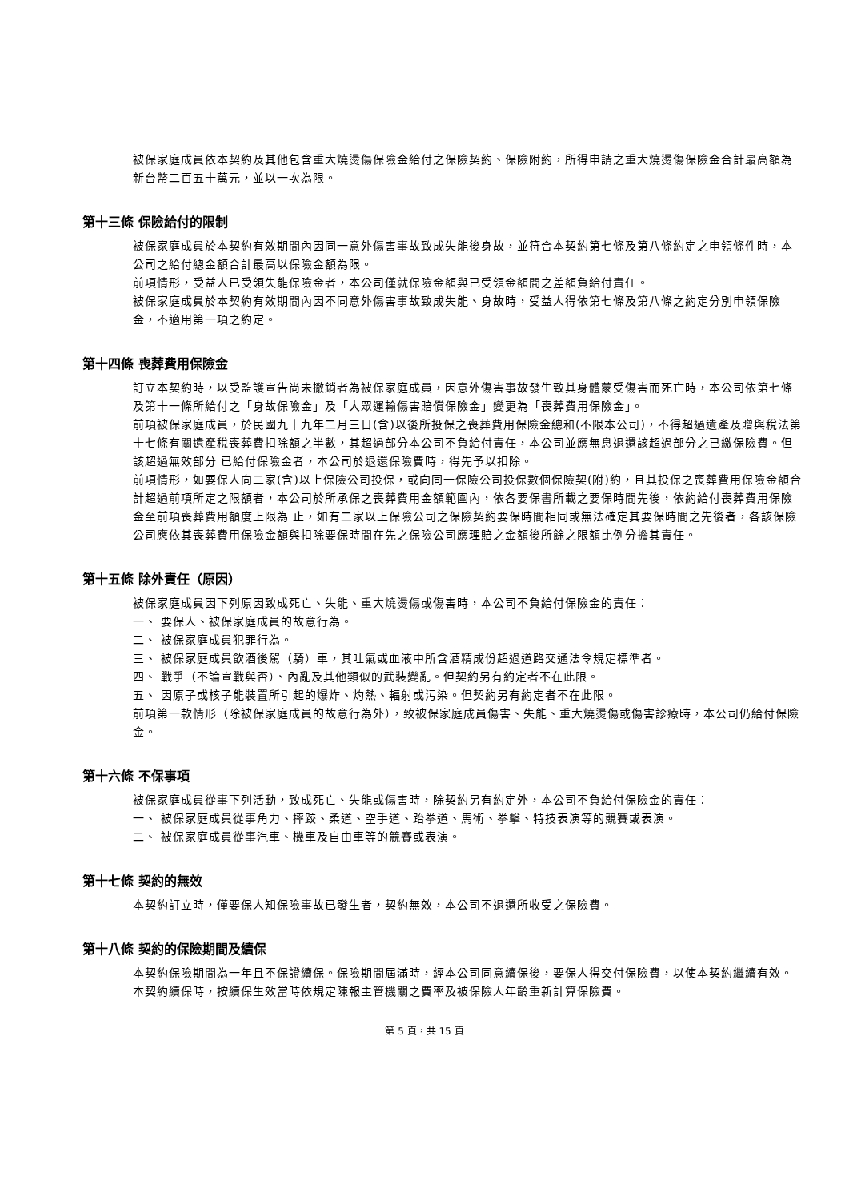被保家庭成員依本契約及其他包含重大燒燙傷保險金給付之保險契約、保險附約，所得申請之重大燒燙傷保險金合計最高額為新台幣二百五十萬元，並以一次為限。
第十三條 保險給付的限制
被保家庭成員於本契約有效期間內因同一意外傷害事故致成失能後身故，並符合本契約第七條及第八條約定之申領條件時，本公司之給付總金額合計最高以保險金額為限。
前項情形，受益人已受領失能保險金者，本公司僅就保險金額與已受領金額間之差額負給付責任。
被保家庭成員於本契約有效期間內因不同意外傷害事故致成失能、身故時，受益人得依第七條及第八條之約定分別申領保險金，不適用第一項之約定。
第十四條 喪葬費用保險金
訂立本契約時，以受監護宣告尚未撤銷者為被保家庭成員，因意外傷害事故發生致其身體蒙受傷害而死亡時，本公司依第七條及第十一條所給付之「身故保險金」及「大眾運輸傷害賠償保險金」變更為「喪葬費用保險金」。
前項被保家庭成員，於民國九十九年二月三日(含)以後所投保之喪葬費用保險金總和(不限本公司)，不得超過遺產及贈與稅法第十七條有關遺產稅喪葬費扣除額之半數，其超過部分本公司不負給付責任，本公司並應無息退還該超過部分之已繳保險費。但該超過無效部分 已給付保險金者，本公司於退還保險費時，得先予以扣除。
前項情形，如要保人向二家(含)以上保險公司投保，或向同一保險公司投保數個保險契(附)約，且其投保之喪葬費用保險金額合計超過前項所定之限額者，本公司於所承保之喪葬費用金額範圍內，依各要保書所載之要保時間先後，依約給付喪葬費用保險金至前項喪葬費用額度上限為 止，如有二家以上保險公司之保險契約要保時間相同或無法確定其要保時間之先後者，各該保險公司應依其喪葬費用保險金額與扣除要保時間在先之保險公司應理賠之金額後所餘之限額比例分擔其責任。
第十五條 除外責任（原因）
被保家庭成員因下列原因致成死亡、失能、重大燒燙傷或傷害時，本公司不負給付保險金的責任：
一、 要保人、被保家庭成員的故意行為。
二、 被保家庭成員犯罪行為。
三、 被保家庭成員飲酒後駕（騎）車，其吐氣或血液中所含酒精成份超過道路交通法令規定標準者。
四、 戰爭（不論宣戰與否）、內亂及其他類似的武裝變亂。但契約另有約定者不在此限。
五、 因原子或核子能裝置所引起的爆炸、灼熱、輻射或污染。但契約另有約定者不在此限。
前項第一款情形（除被保家庭成員的故意行為外），致被保家庭成員傷害、失能、重大燒燙傷或傷害診療時，本公司仍給付保險金。
第十六條 不保事項
被保家庭成員從事下列活動，致成死亡、失能或傷害時，除契約另有約定外，本公司不負給付保險金的責任：
一、 被保家庭成員從事角力、摔跤、柔道、空手道、跆拳道、馬術、拳擊、特技表演等的競賽或表演。
二、 被保家庭成員從事汽車、機車及自由車等的競賽或表演。
第十七條 契約的無效
本契約訂立時，僅要保人知保險事故已發生者，契約無效，本公司不退還所收受之保險費。
第十八條 契約的保險期間及續保
本契約保險期間為一年且不保證續保。保險期間屆滿時，經本公司同意續保後，要保人得交付保險費，以使本契約繼續有效。
本契約續保時，按續保生效當時依規定陳報主管機關之費率及被保險人年齡重新計算保險費。
第 5 頁，共 15 頁